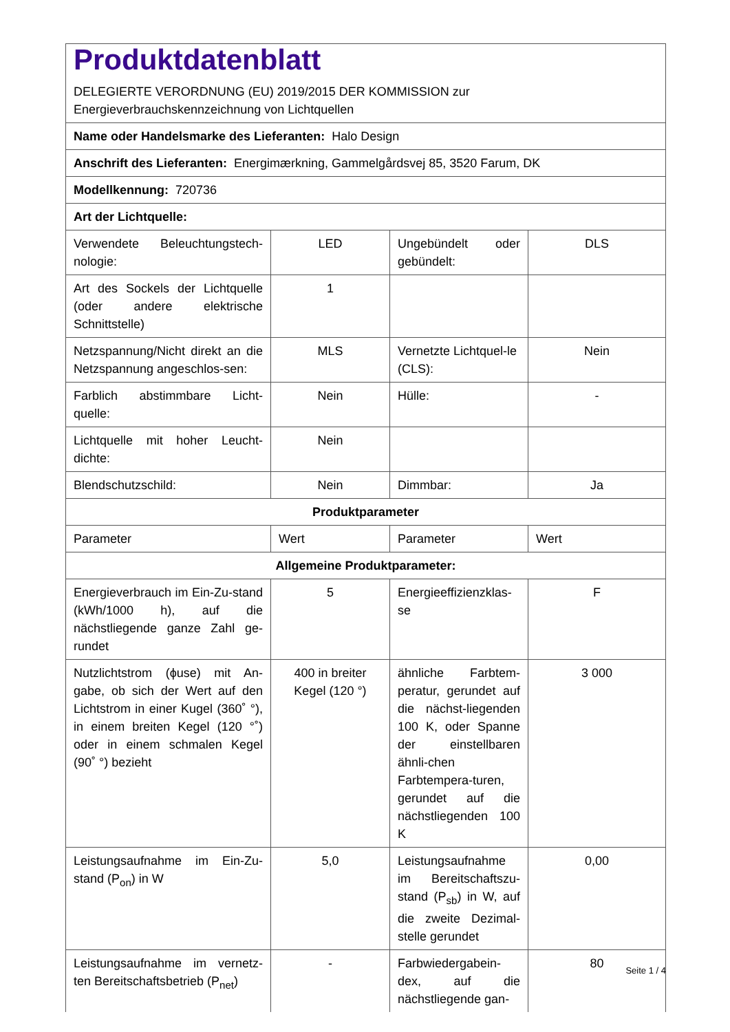| Produktdatenblatt DELEGIERTE VERORDNUNG (EU) 2019/2015 DER KOMMISSION zur Energieverbrauchskennzeichnung von Lichtquellen | | | |
| Name oder Handelsmarke des Lieferanten: Halo Design | | | |
| Anschrift des Lieferanten: Energimærkning, Gammelgårdsvej 85, 3520 Farum, DK | | | |
| Modellkennung: 720736 | | | |
| Art der Lichtquelle: | | | |
| Verwendete Beleuchtungstech-nologie: | LED | Ungebündelt oder gebündelt: | DLS |
| Art des Sockels der Lichtquelle (oder andere elektrische Schnittstelle) | 1 | | |
| Netzspannung/Nicht direkt an die Netzspannung angeschlos-sen: | MLS | Vernetzte Lichtquel-le (CLS): | Nein |
| Farblich abstimmbare Licht-quelle: | Nein | Hülle: | - |
| Lichtquelle mit hoher Leucht-dichte: | Nein | | |
| Blendschutzschild: | Nein | Dimmbar: | Ja |
| Produktparameter | | | |
| Parameter | Wert | Parameter | Wert |
| Allgemeine Produktparameter: | | | |
| Energieverbrauch im Ein-Zu-stand (kWh/1000 h), auf die nächstliegende ganze Zahl ge-rundet | 5 | Energieeffizienzklas-se | F |
| Nutzlichtstrom (ϕuse) mit An-gabe, ob sich der Wert auf den Lichtstrom in einer Kugel (360˚ °), in einem breiten Kegel (120 °˚) oder in einem schmalen Kegel (90˚ °) bezieht | 400 in breiter Kegel (120 °) | ähnliche Farbtem-peratur, gerundet auf die nächst-liegenden 100 K, oder Spanne der einstellbaren ähnli-chen Farbtempera-turen, gerundet auf die nächstliegenden 100 K | 3 000 |
| Leistungsaufnahme im Ein-Zu-stand (P<sub>on</sub>) in W | 5,0 | Leistungsaufnahme im Bereitschaftszu-stand (P<sub>sb</sub>) in W, auf die zweite Dezimal-stelle gerundet | 0,00 |
| Leistungsaufnahme im vernetz-ten Bereitschaftsbetrieb (P<sub>net</sub>) | - | Farbwiedergabein-dex, auf die nächstliegende gan- | 80 |
Seite 1 / 4